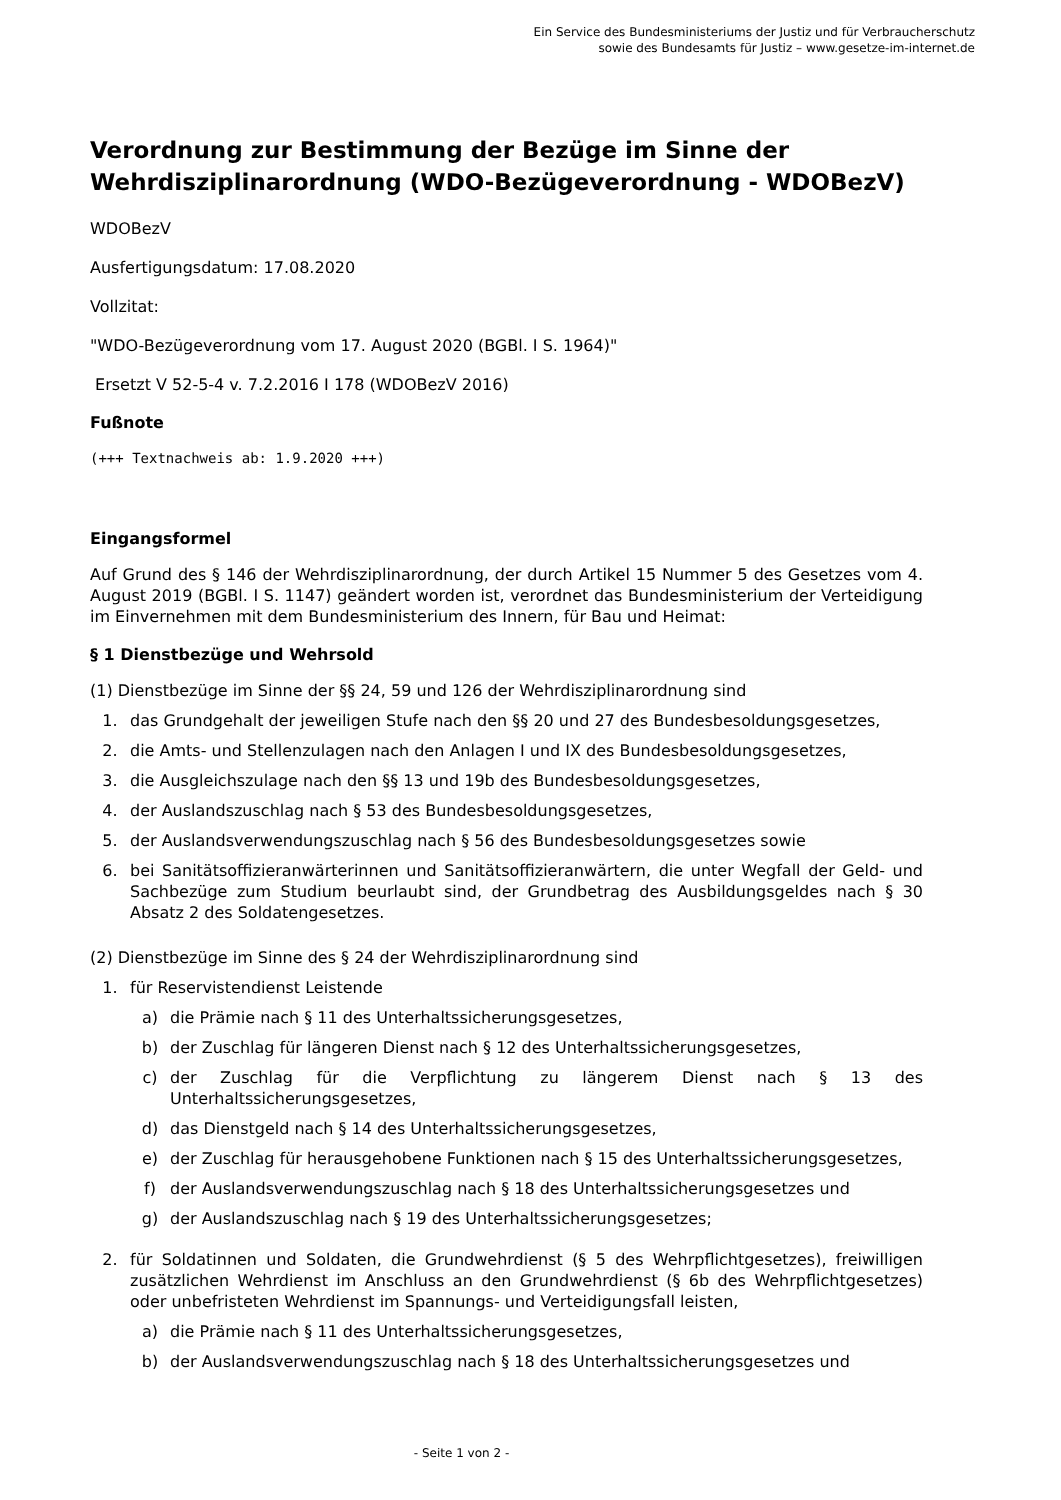Ein Service des Bundesministeriums der Justiz und für Verbraucherschutz
sowie des Bundesamts für Justiz – www.gesetze-im-internet.de
Verordnung zur Bestimmung der Bezüge im Sinne der Wehrdisziplinarordnung (WDO-Bezügeverordnung - WDOBezV)
WDOBezV
Ausfertigungsdatum: 17.08.2020
Vollzitat:
"WDO-Bezügeverordnung vom 17. August 2020 (BGBl. I S. 1964)"
Ersetzt V 52-5-4 v. 7.2.2016 I 178 (WDOBezV 2016)
Fußnote
(+++ Textnachweis ab: 1.9.2020 +++)
Eingangsformel
Auf Grund des § 146 der Wehrdisziplinarordnung, der durch Artikel 15 Nummer 5 des Gesetzes vom 4. August 2019 (BGBl. I S. 1147) geändert worden ist, verordnet das Bundesministerium der Verteidigung im Einvernehmen mit dem Bundesministerium des Innern, für Bau und Heimat:
§ 1 Dienstbezüge und Wehrsold
(1) Dienstbezüge im Sinne der §§ 24, 59 und 126 der Wehrdisziplinarordnung sind
1. das Grundgehalt der jeweiligen Stufe nach den §§ 20 und 27 des Bundesbesoldungsgesetzes,
2. die Amts- und Stellenzulagen nach den Anlagen I und IX des Bundesbesoldungsgesetzes,
3. die Ausgleichszulage nach den §§ 13 und 19b des Bundesbesoldungsgesetzes,
4. der Auslandszuschlag nach § 53 des Bundesbesoldungsgesetzes,
5. der Auslandsverwendungszuschlag nach § 56 des Bundesbesoldungsgesetzes sowie
6. bei Sanitätsoffizieranwärterinnen und Sanitätsoffizieranwärtern, die unter Wegfall der Geld- und Sachbezüge zum Studium beurlaubt sind, der Grundbetrag des Ausbildungsgeldes nach § 30 Absatz 2 des Soldatengesetzes.
(2) Dienstbezüge im Sinne des § 24 der Wehrdisziplinarordnung sind
1. für Reservistendienst Leistende
a) die Prämie nach § 11 des Unterhaltssicherungsgesetzes,
b) der Zuschlag für längeren Dienst nach § 12 des Unterhaltssicherungsgesetzes,
c) der Zuschlag für die Verpflichtung zu längerem Dienst nach § 13 des Unterhaltssicherungsgesetzes,
d) das Dienstgeld nach § 14 des Unterhaltssicherungsgesetzes,
e) der Zuschlag für herausgehobene Funktionen nach § 15 des Unterhaltssicherungsgesetzes,
f) der Auslandsverwendungszuschlag nach § 18 des Unterhaltssicherungsgesetzes und
g) der Auslandszuschlag nach § 19 des Unterhaltssicherungsgesetzes;
2. für Soldatinnen und Soldaten, die Grundwehrdienst (§ 5 des Wehrpflichtgesetzes), freiwilligen zusätzlichen Wehrdienst im Anschluss an den Grundwehrdienst (§ 6b des Wehrpflichtgesetzes) oder unbefristeten Wehrdienst im Spannungs- und Verteidigungsfall leisten,
a) die Prämie nach § 11 des Unterhaltssicherungsgesetzes,
b) der Auslandsverwendungszuschlag nach § 18 des Unterhaltssicherungsgesetzes und
- Seite 1 von 2 -